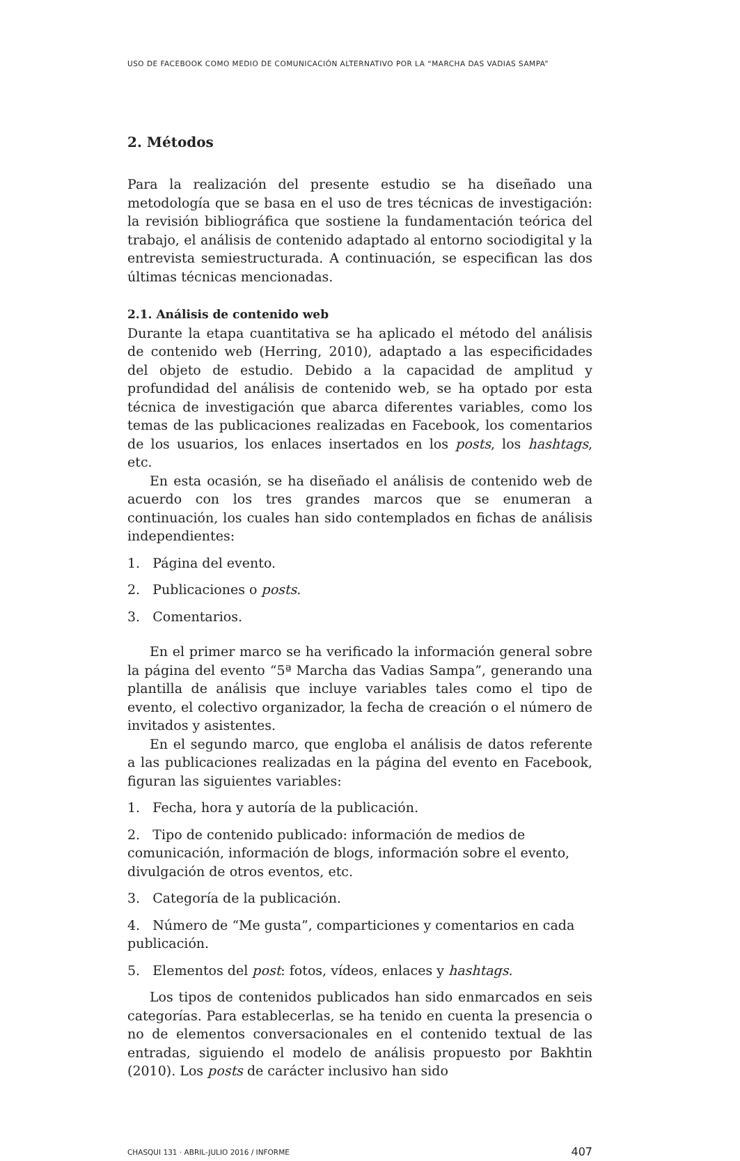USO DE FACEBOOK COMO MEDIO DE COMUNICACIÓN ALTERNATIVO POR LA “MARCHA DAS VADIAS SAMPA”
2. Métodos
Para la realización del presente estudio se ha diseñado una metodología que se basa en el uso de tres técnicas de investigación: la revisión bibliográfica que sostiene la fundamentación teórica del trabajo, el análisis de contenido adaptado al entorno sociodigital y la entrevista semiestructurada. A continuación, se especifican las dos últimas técnicas mencionadas.
2.1. Análisis de contenido web
Durante la etapa cuantitativa se ha aplicado el método del análisis de contenido web (Herring, 2010), adaptado a las especificidades del objeto de estudio. Debido a la capacidad de amplitud y profundidad del análisis de contenido web, se ha optado por esta técnica de investigación que abarca diferentes variables, como los temas de las publicaciones realizadas en Facebook, los comentarios de los usuarios, los enlaces insertados en los posts, los hashtags, etc.
En esta ocasión, se ha diseñado el análisis de contenido web de acuerdo con los tres grandes marcos que se enumeran a continuación, los cuales han sido contemplados en fichas de análisis independientes:
1. Página del evento.
2. Publicaciones o posts.
3. Comentarios.
En el primer marco se ha verificado la información general sobre la página del evento “5ª Marcha das Vadias Sampa”, generando una plantilla de análisis que incluye variables tales como el tipo de evento, el colectivo organizador, la fecha de creación o el número de invitados y asistentes.
En el segundo marco, que engloba el análisis de datos referente a las publicaciones realizadas en la página del evento en Facebook, figuran las siguientes variables:
1. Fecha, hora y autoría de la publicación.
2. Tipo de contenido publicado: información de medios de comunicación, información de blogs, información sobre el evento, divulgación de otros eventos, etc.
3. Categoría de la publicación.
4. Número de “Me gusta”, comparticiones y comentarios en cada publicación.
5. Elementos del post: fotos, vídeos, enlaces y hashtags.
Los tipos de contenidos publicados han sido enmarcados en seis categorías. Para establecerlas, se ha tenido en cuenta la presencia o no de elementos conversacionales en el contenido textual de las entradas, siguiendo el modelo de análisis propuesto por Bakhtin (2010). Los posts de carácter inclusivo han sido
CHASQUI 131 · ABRIL-JULIO 2016 / INFORME 407